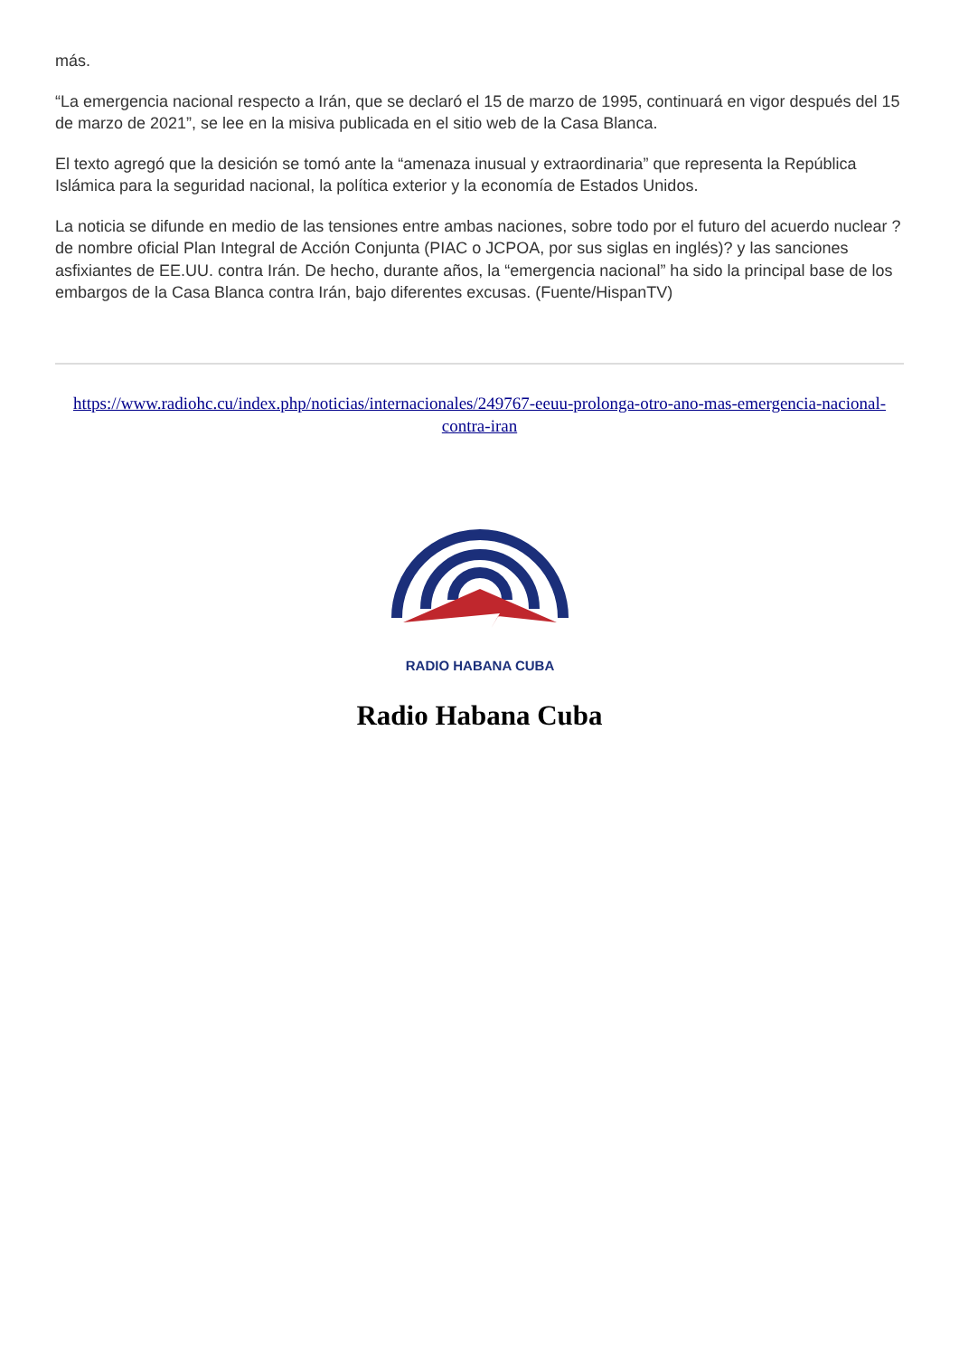más.
“La emergencia nacional respecto a Irán, que se declaró el 15 de marzo de 1995, continuará en vigor después del 15 de marzo de 2021”, se lee en la misiva publicada en el sitio web de la Casa Blanca.
El texto agregó que la desición se tomó ante la “amenaza inusual y extraordinaria” que representa la República Islámica para la seguridad nacional, la política exterior y la economía de Estados Unidos.
La noticia se difunde en medio de las tensiones entre ambas naciones, sobre todo por el futuro del acuerdo nuclear ?de nombre oficial Plan Integral de Acción Conjunta (PIAC o JCPOA, por sus siglas en inglés)? y las sanciones asfixiantes de EE.UU. contra Irán. De hecho, durante años, la “emergencia nacional” ha sido la principal base de los embargos de la Casa Blanca contra Irán, bajo diferentes excusas. (Fuente/HispanTV)
https://www.radiohc.cu/index.php/noticias/internacionales/249767-eeuu-prolonga-otro-ano-mas-emergencia-nacional-contra-iran
RADIO HABANA CUBA
Radio Habana Cuba